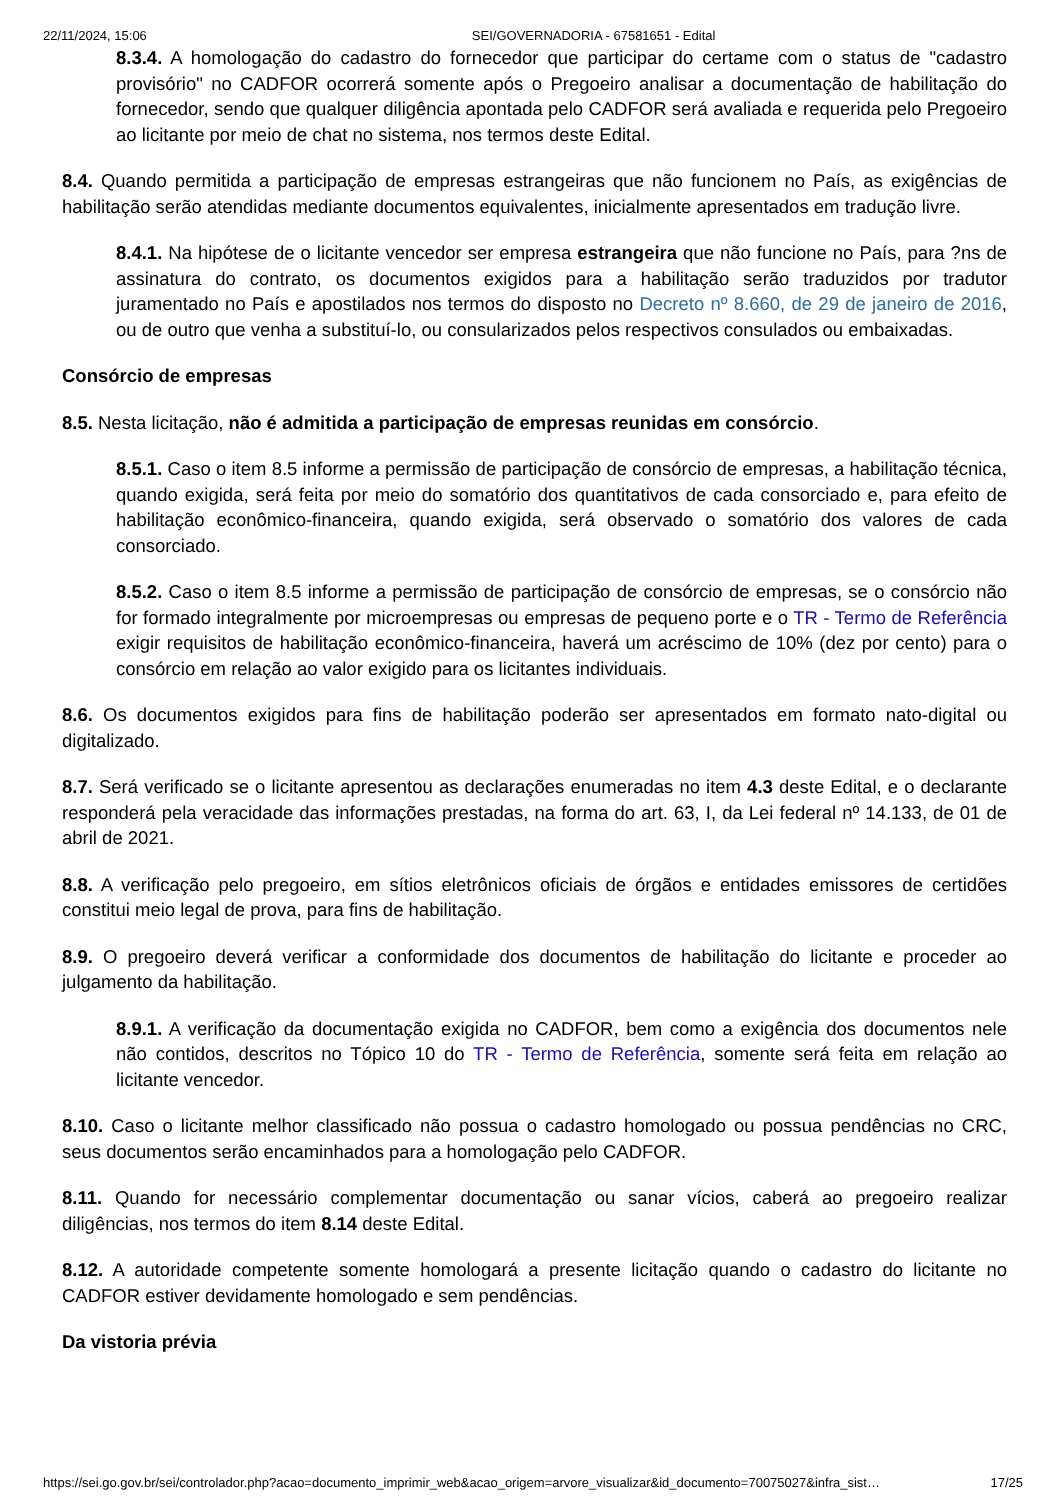22/11/2024, 15:06 SEI/GOVERNADORIA - 67581651 - Edital
8.3.4. A homologação do cadastro do fornecedor que participar do certame com o status de "cadastro provisório" no CADFOR ocorrerá somente após o Pregoeiro analisar a documentação de habilitação do fornecedor, sendo que qualquer diligência apontada pelo CADFOR será avaliada e requerida pelo Pregoeiro ao licitante por meio de chat no sistema, nos termos deste Edital.
8.4. Quando permitida a participação de empresas estrangeiras que não funcionem no País, as exigências de habilitação serão atendidas mediante documentos equivalentes, inicialmente apresentados em tradução livre.
8.4.1. Na hipótese de o licitante vencedor ser empresa estrangeira que não funcione no País, para ?ns de assinatura do contrato, os documentos exigidos para a habilitação serão traduzidos por tradutor juramentado no País e apostilados nos termos do disposto no Decreto nº 8.660, de 29 de janeiro de 2016, ou de outro que venha a substituí-lo, ou consularizados pelos respectivos consulados ou embaixadas.
Consórcio de empresas
8.5. Nesta licitação, não é admitida a participação de empresas reunidas em consórcio.
8.5.1. Caso o item 8.5 informe a permissão de participação de consórcio de empresas, a habilitação técnica, quando exigida, será feita por meio do somatório dos quantitativos de cada consorciado e, para efeito de habilitação econômico-financeira, quando exigida, será observado o somatório dos valores de cada consorciado.
8.5.2. Caso o item 8.5 informe a permissão de participação de consórcio de empresas, se o consórcio não for formado integralmente por microempresas ou empresas de pequeno porte e o TR - Termo de Referência exigir requisitos de habilitação econômico-financeira, haverá um acréscimo de 10% (dez por cento) para o consórcio em relação ao valor exigido para os licitantes individuais.
8.6. Os documentos exigidos para fins de habilitação poderão ser apresentados em formato nato-digital ou digitalizado.
8.7. Será verificado se o licitante apresentou as declarações enumeradas no item 4.3 deste Edital, e o declarante responderá pela veracidade das informações prestadas, na forma do art. 63, I, da Lei federal nº 14.133, de 01 de abril de 2021.
8.8. A verificação pelo pregoeiro, em sítios eletrônicos oficiais de órgãos e entidades emissores de certidões constitui meio legal de prova, para fins de habilitação.
8.9. O pregoeiro deverá verificar a conformidade dos documentos de habilitação do licitante e proceder ao julgamento da habilitação.
8.9.1. A verificação da documentação exigida no CADFOR, bem como a exigência dos documentos nele não contidos, descritos no Tópico 10 do TR - Termo de Referência, somente será feita em relação ao licitante vencedor.
8.10. Caso o licitante melhor classificado não possua o cadastro homologado ou possua pendências no CRC, seus documentos serão encaminhados para a homologação pelo CADFOR.
8.11. Quando for necessário complementar documentação ou sanar vícios, caberá ao pregoeiro realizar diligências, nos termos do item 8.14 deste Edital.
8.12. A autoridade competente somente homologará a presente licitação quando o cadastro do licitante no CADFOR estiver devidamente homologado e sem pendências.
Da vistoria prévia
https://sei.go.gov.br/sei/controlador.php?acao=documento_imprimir_web&acao_origem=arvore_visualizar&id_documento=70075027&infra_sist… 17/25